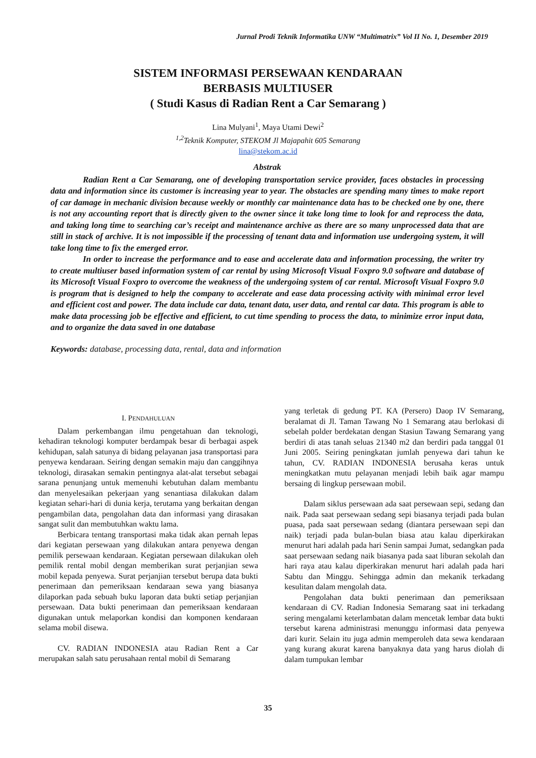Jurnal Prodi Teknik Informatika UNW “Multimatrix” Vol II No. 1, Desember 2019
SISTEM INFORMASI PERSEWAAN KENDARAAN
BERBASIS MULTIUSER
( Studi Kasus di Radian Rent a Car Semarang )
Lina Mulyani<sup>1</sup>, Maya Utami Dewi<sup>2</sup>
<sup>1,2</sup>Teknik Komputer, STEKOM Jl Majapahit 605 Semarang
lina@stekom.ac.id
Abstrak
Radian Rent a Car Semarang, one of developing transportation service provider, faces obstacles in processing data and information since its customer is increasing year to year. The obstacles are spending many times to make report of car damage in mechanic division because weekly or monthly car maintenance data has to be checked one by one, there is not any accounting report that is directly given to the owner since it take long time to look for and reprocess the data, and taking long time to searching car’s receipt and maintenance archive as there are so many unprocessed data that are still in stack of archive. It is not impossible if the processing of tenant data and information use undergoing system, it will take long time to fix the emerged error.
In order to increase the performance and to ease and accelerate data and information processing, the writer try to create multiuser based information system of car rental by using Microsoft Visual Foxpro 9.0 software and database of its Microsoft Visual Foxpro to overcome the weakness of the undergoing system of car rental. Microsoft Visual Foxpro 9.0 is program that is designed to help the company to accelerate and ease data processing activity with minimal error level and efficient cost and power. The data include car data, tenant data, user data, and rental car data. This program is able to make data processing job be effective and efficient, to cut time spending to process the data, to minimize error input data, and to organize the data saved in one database
Keywords: database, processing data, rental, data and information
I. PENDAHULUAN
Dalam perkembangan ilmu pengetahuan dan teknologi, kehadiran teknologi komputer berdampak besar di berbagai aspek kehidupan, salah satunya di bidang pelayanan jasa transportasi para penyewa kendaraan. Seiring dengan semakin maju dan canggihnya teknologi, dirasakan semakin pentingnya alat-alat tersebut sebagai sarana penunjang untuk memenuhi kebutuhan dalam membantu dan menyelesaikan pekerjaan yang senantiasa dilakukan dalam kegiatan sehari-hari di dunia kerja, terutama yang berkaitan dengan pengambilan data, pengolahan data dan informasi yang dirasakan sangat sulit dan membutuhkan waktu lama.
Berbicara tentang transportasi maka tidak akan pernah lepas dari kegiatan persewaan yang dilakukan antara penyewa dengan pemilik persewaan kendaraan. Kegiatan persewaan dilakukan oleh pemilik rental mobil dengan memberikan surat perjanjian sewa mobil kepada penyewa. Surat perjanjian tersebut berupa data bukti penerimaan dan pemeriksaan kendaraan sewa yang biasanya dilaporkan pada sebuah buku laporan data bukti setiap perjanjian persewaan. Data bukti penerimaan dan pemeriksaan kendaraan digunakan untuk melaporkan kondisi dan komponen kendaraan selama mobil disewa.
CV. RADIAN INDONESIA atau Radian Rent a Car merupakan salah satu perusahaan rental mobil di Semarang
yang terletak di gedung PT. KA (Persero) Daop IV Semarang, beralamat di Jl. Taman Tawang No 1 Semarang atau berlokasi di sebelah polder berdekatan dengan Stasiun Tawang Semarang yang berdiri di atas tanah seluas 21340 m2 dan berdiri pada tanggal 01 Juni 2005. Seiring peningkatan jumlah penyewa dari tahun ke tahun, CV. RADIAN INDONESIA berusaha keras untuk meningkatkan mutu pelayanan menjadi lebih baik agar mampu bersaing di lingkup persewaan mobil.
Dalam siklus persewaan ada saat persewaan sepi, sedang dan naik. Pada saat persewaan sedang sepi biasanya terjadi pada bulan puasa, pada saat persewaan sedang (diantara persewaan sepi dan naik) terjadi pada bulan-bulan biasa atau kalau diperkirakan menurut hari adalah pada hari Senin sampai Jumat, sedangkan pada saat persewaan sedang naik biasanya pada saat liburan sekolah dan hari raya atau kalau diperkirakan menurut hari adalah pada hari Sabtu dan Minggu. Sehingga admin dan mekanik terkadang kesulitan dalam mengolah data.
Pengolahan data bukti penerimaan dan pemeriksaan kendaraan di CV. Radian Indonesia Semarang saat ini terkadang sering mengalami keterlambatan dalam mencetak lembar data bukti tersebut karena administrasi menunggu informasi data penyewa dari kurir. Selain itu juga admin memperoleh data sewa kendaraan yang kurang akurat karena banyaknya data yang harus diolah di dalam tumpukan lembar
35